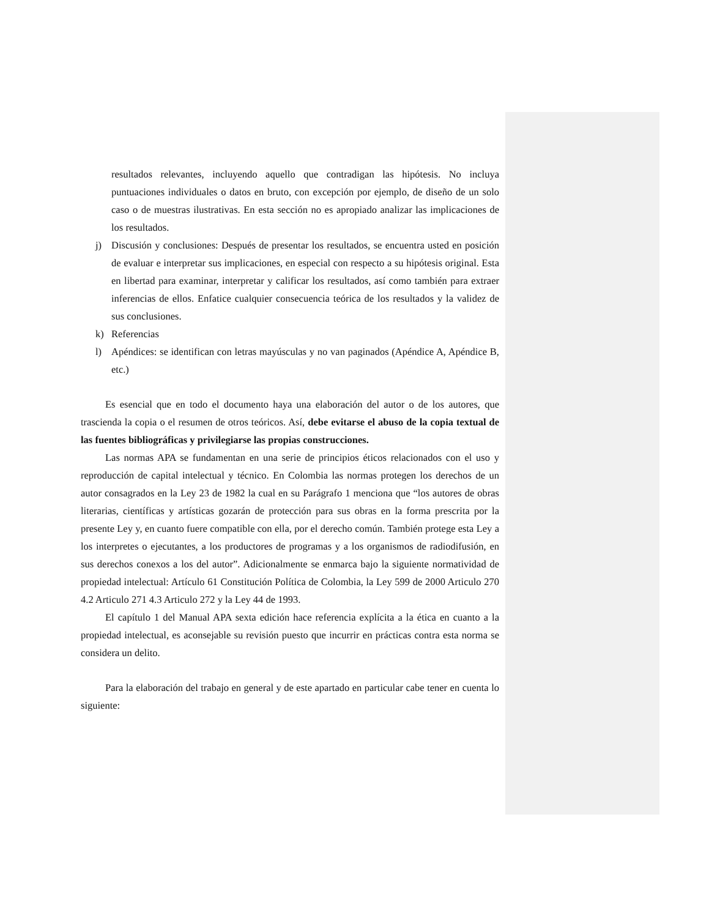resultados relevantes, incluyendo aquello que contradigan las hipótesis. No incluya puntuaciones individuales o datos en bruto, con excepción por ejemplo, de diseño de un solo caso o de muestras ilustrativas. En esta sección no es apropiado analizar las implicaciones de los resultados.
j) Discusión y conclusiones: Después de presentar los resultados, se encuentra usted en posición de evaluar e interpretar sus implicaciones, en especial con respecto a su hipótesis original. Esta en libertad para examinar, interpretar y calificar los resultados, así como también para extraer inferencias de ellos. Enfatice cualquier consecuencia teórica de los resultados y la validez de sus conclusiones.
k) Referencias
l) Apéndices: se identifican con letras mayúsculas y no van paginados (Apéndice A, Apéndice B, etc.)
Es esencial que en todo el documento haya una elaboración del autor o de los autores, que trascienda la copia o el resumen de otros teóricos. Así, debe evitarse el abuso de la copia textual de las fuentes bibliográficas y privilegiarse las propias construcciones.
Las normas APA se fundamentan en una serie de principios éticos relacionados con el uso y reproducción de capital intelectual y técnico. En Colombia las normas protegen los derechos de un autor consagrados en la Ley 23 de 1982 la cual en su Parágrafo 1 menciona que “los autores de obras literarias, científicas y artísticas gozarán de protección para sus obras en la forma prescrita por la presente Ley y, en cuanto fuere compatible con ella, por el derecho común. También protege esta Ley a los interpretes o ejecutantes, a los productores de programas y a los organismos de radiodifusión, en sus derechos conexos a los del autor”. Adicionalmente se enmarca bajo la siguiente normatividad de propiedad intelectual: Artículo 61 Constitución Política de Colombia, la Ley 599 de 2000 Articulo 270 4.2 Articulo 271 4.3 Articulo 272 y la Ley 44 de 1993.
El capítulo 1 del Manual APA sexta edición hace referencia explícita a la ética en cuanto a la propiedad intelectual, es aconsejable su revisión puesto que incurrir en prácticas contra esta norma se considera un delito.
Para la elaboración del trabajo en general y de este apartado en particular cabe tener en cuenta lo siguiente: